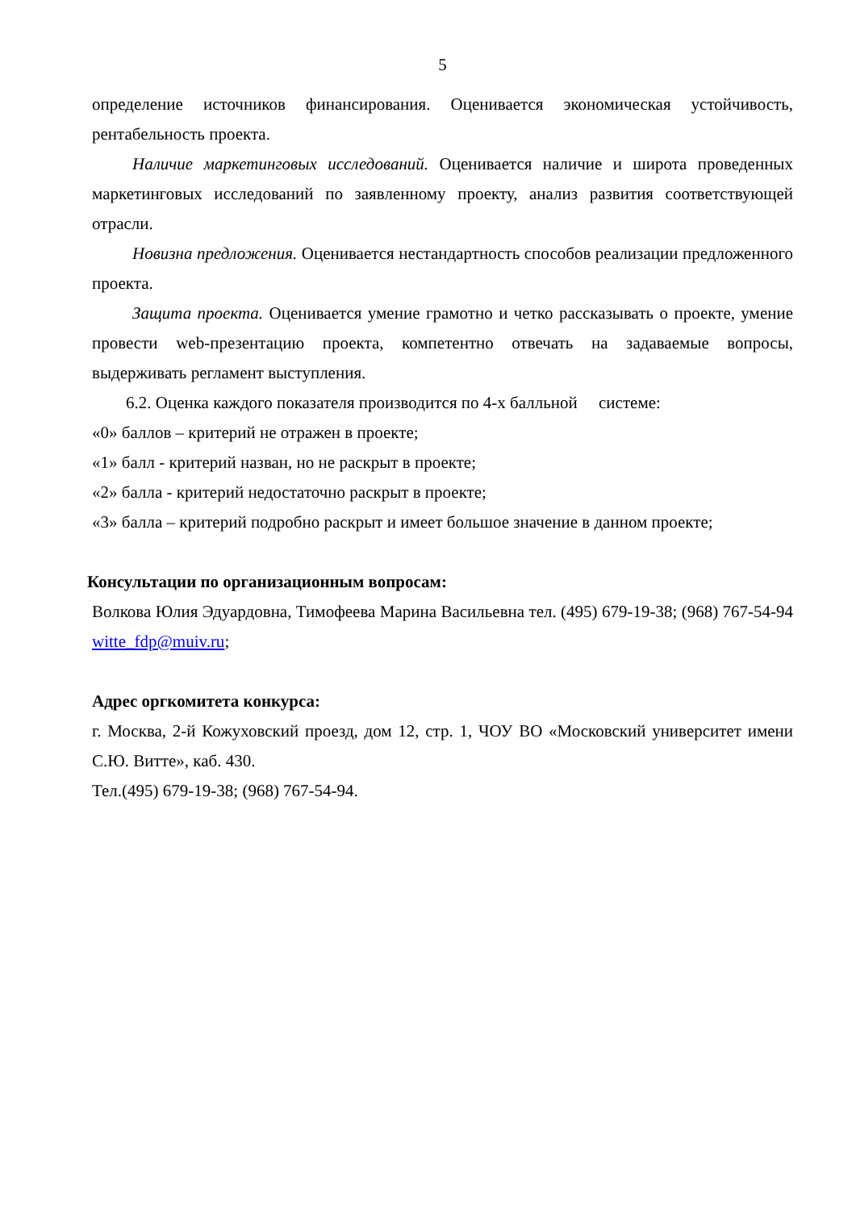5
определение источников финансирования. Оценивается экономическая устойчивость, рентабельность проекта.
Наличие маркетинговых исследований. Оценивается наличие и широта проведенных маркетинговых исследований по заявленному проекту, анализ развития соответствующей отрасли.
Новизна предложения. Оценивается нестандартность способов реализации предложенного проекта.
Защита проекта. Оценивается умение грамотно и четко рассказывать о проекте, умение провести web-презентацию проекта, компетентно отвечать на задаваемые вопросы, выдерживать регламент выступления.
6.2. Оценка каждого показателя производится по 4-х балльной системе:
«0» баллов – критерий не отражен в проекте;
«1» балл - критерий назван, но не раскрыт в проекте;
«2» балла - критерий недостаточно раскрыт в проекте;
«3» балла – критерий подробно раскрыт и имеет большое значение в данном проекте;
Консультации по организационным вопросам:
Волкова Юлия Эдуардовна, Тимофеева Марина Васильевна тел. (495) 679-19-38; (968) 767-54-94 witte_fdp@muiv.ru;
Адрес оргкомитета конкурса:
г. Москва, 2-й Кожуховский проезд, дом 12, стр. 1, ЧОУ ВО «Московский университет имени С.Ю. Витте», каб. 430.
Тел.(495) 679-19-38; (968) 767-54-94.